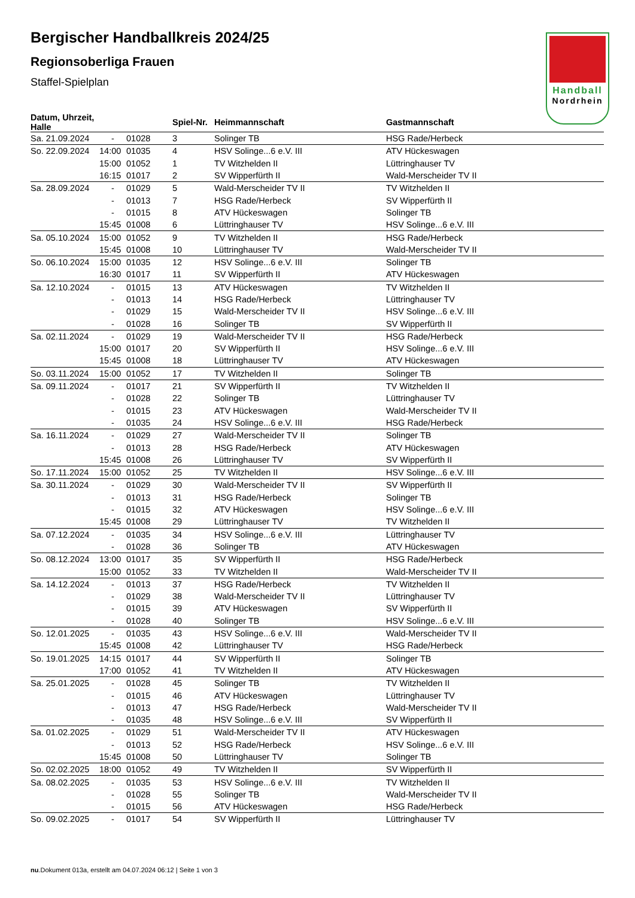Handball
Nordrhein
Bergischer Handballkreis 2024/25
Regionsoberliga Frauen
Staffel-Spielplan
| Datum, Uhrzeit, Halle | | | Spiel-Nr. | Heimmannschaft | Gastmannschaft |
| --- | --- | --- | --- | --- | --- |
| Sa. 21.09.2024 | - | 01028 | 3 | Solinger TB | HSG Rade/Herbeck |
| So. 22.09.2024 | 14:00 | 01035 | 4 | HSV Solinge...6 e.V. III | ATV Hückeswagen |
| | 15:00 | 01052 | 1 | TV Witzhelden II | Lüttringhauser TV |
| | 16:15 | 01017 | 2 | SV Wipperfürth II | Wald-Merscheider TV II |
| Sa. 28.09.2024 | - | 01029 | 5 | Wald-Merscheider TV II | TV Witzhelden II |
| | - | 01013 | 7 | HSG Rade/Herbeck | SV Wipperfürth II |
| | - | 01015 | 8 | ATV Hückeswagen | Solinger TB |
| | 15:45 | 01008 | 6 | Lüttringhauser TV | HSV Solinge...6 e.V. III |
| Sa. 05.10.2024 | 15:00 | 01052 | 9 | TV Witzhelden II | HSG Rade/Herbeck |
| | 15:45 | 01008 | 10 | Lüttringhauser TV | Wald-Merscheider TV II |
| So. 06.10.2024 | 15:00 | 01035 | 12 | HSV Solinge...6 e.V. III | Solinger TB |
| | 16:30 | 01017 | 11 | SV Wipperfürth II | ATV Hückeswagen |
| Sa. 12.10.2024 | - | 01015 | 13 | ATV Hückeswagen | TV Witzhelden II |
| | - | 01013 | 14 | HSG Rade/Herbeck | Lüttringhauser TV |
| | - | 01029 | 15 | Wald-Merscheider TV II | HSV Solinge...6 e.V. III |
| | - | 01028 | 16 | Solinger TB | SV Wipperfürth II |
| Sa. 02.11.2024 | - | 01029 | 19 | Wald-Merscheider TV II | HSG Rade/Herbeck |
| | 15:00 | 01017 | 20 | SV Wipperfürth II | HSV Solinge...6 e.V. III |
| | 15:45 | 01008 | 18 | Lüttringhauser TV | ATV Hückeswagen |
| So. 03.11.2024 | 15:00 | 01052 | 17 | TV Witzhelden II | Solinger TB |
| Sa. 09.11.2024 | - | 01017 | 21 | SV Wipperfürth II | TV Witzhelden II |
| | - | 01028 | 22 | Solinger TB | Lüttringhauser TV |
| | - | 01015 | 23 | ATV Hückeswagen | Wald-Merscheider TV II |
| | - | 01035 | 24 | HSV Solinge...6 e.V. III | HSG Rade/Herbeck |
| Sa. 16.11.2024 | - | 01029 | 27 | Wald-Merscheider TV II | Solinger TB |
| | - | 01013 | 28 | HSG Rade/Herbeck | ATV Hückeswagen |
| | 15:45 | 01008 | 26 | Lüttringhauser TV | SV Wipperfürth II |
| So. 17.11.2024 | 15:00 | 01052 | 25 | TV Witzhelden II | HSV Solinge...6 e.V. III |
| Sa. 30.11.2024 | - | 01029 | 30 | Wald-Merscheider TV II | SV Wipperfürth II |
| | - | 01013 | 31 | HSG Rade/Herbeck | Solinger TB |
| | - | 01015 | 32 | ATV Hückeswagen | HSV Solinge...6 e.V. III |
| | 15:45 | 01008 | 29 | Lüttringhauser TV | TV Witzhelden II |
| Sa. 07.12.2024 | - | 01035 | 34 | HSV Solinge...6 e.V. III | Lüttringhauser TV |
| | - | 01028 | 36 | Solinger TB | ATV Hückeswagen |
| So. 08.12.2024 | 13:00 | 01017 | 35 | SV Wipperfürth II | HSG Rade/Herbeck |
| | 15:00 | 01052 | 33 | TV Witzhelden II | Wald-Merscheider TV II |
| Sa. 14.12.2024 | - | 01013 | 37 | HSG Rade/Herbeck | TV Witzhelden II |
| | - | 01029 | 38 | Wald-Merscheider TV II | Lüttringhauser TV |
| | - | 01015 | 39 | ATV Hückeswagen | SV Wipperfürth II |
| | - | 01028 | 40 | Solinger TB | HSV Solinge...6 e.V. III |
| So. 12.01.2025 | - | 01035 | 43 | HSV Solinge...6 e.V. III | Wald-Merscheider TV II |
| | 15:45 | 01008 | 42 | Lüttringhauser TV | HSG Rade/Herbeck |
| So. 19.01.2025 | 14:15 | 01017 | 44 | SV Wipperfürth II | Solinger TB |
| | 17:00 | 01052 | 41 | TV Witzhelden II | ATV Hückeswagen |
| Sa. 25.01.2025 | - | 01028 | 45 | Solinger TB | TV Witzhelden II |
| | - | 01015 | 46 | ATV Hückeswagen | Lüttringhauser TV |
| | - | 01013 | 47 | HSG Rade/Herbeck | Wald-Merscheider TV II |
| | - | 01035 | 48 | HSV Solinge...6 e.V. III | SV Wipperfürth II |
| Sa. 01.02.2025 | - | 01029 | 51 | Wald-Merscheider TV II | ATV Hückeswagen |
| | - | 01013 | 52 | HSG Rade/Herbeck | HSV Solinge...6 e.V. III |
| | 15:45 | 01008 | 50 | Lüttringhauser TV | Solinger TB |
| So. 02.02.2025 | 18:00 | 01052 | 49 | TV Witzhelden II | SV Wipperfürth II |
| Sa. 08.02.2025 | - | 01035 | 53 | HSV Solinge...6 e.V. III | TV Witzhelden II |
| | - | 01028 | 55 | Solinger TB | Wald-Merscheider TV II |
| | - | 01015 | 56 | ATV Hückeswagen | HSG Rade/Herbeck |
| So. 09.02.2025 | - | 01017 | 54 | SV Wipperfürth II | Lüttringhauser TV |
nu.Dokument 013a, erstellt am 04.07.2024 06:12 | Seite 1 von 3